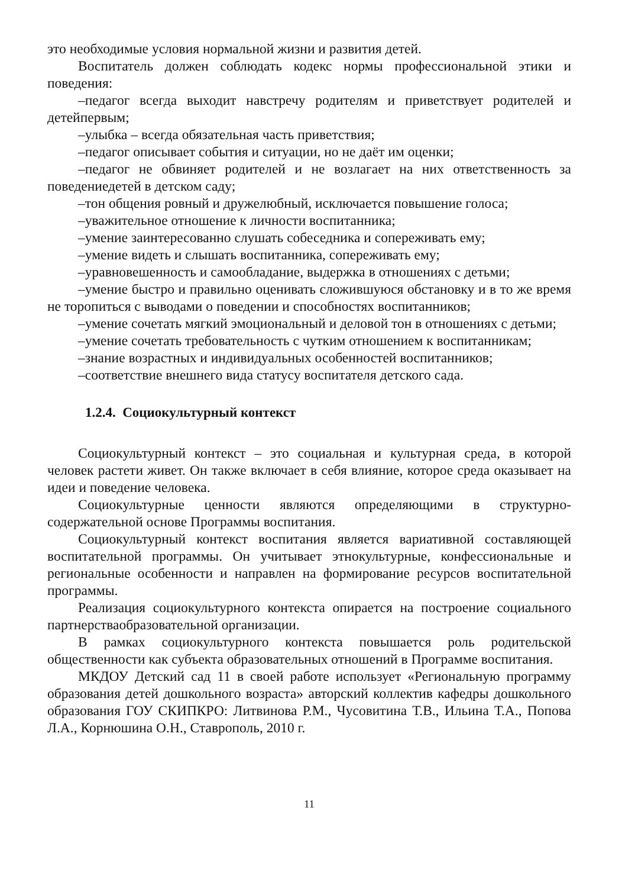это необходимые условия нормальной жизни и развития детей.
Воспитатель должен соблюдать кодекс нормы профессиональной этики и поведения:
–педагог всегда выходит навстречу родителям и приветствует родителей и детейпервым;
–улыбка – всегда обязательная часть приветствия;
–педагог описывает события и ситуации, но не даёт им оценки;
–педагог не обвиняет родителей и не возлагает на них ответственность за поведениедетей в детском саду;
–тон общения ровный и дружелюбный, исключается повышение голоса;
–уважительное отношение к личности воспитанника;
–умение заинтересованно слушать собеседника и сопереживать ему;
–умение видеть и слышать воспитанника, сопереживать ему;
–уравновешенность и самообладание, выдержка в отношениях с детьми;
–умение быстро и правильно оценивать сложившуюся обстановку и в то же время не торопиться с выводами о поведении и способностях воспитанников;
–умение сочетать мягкий эмоциональный и деловой тон в отношениях с детьми;
–умение сочетать требовательность с чутким отношением к воспитанникам;
–знание возрастных и индивидуальных особенностей воспитанников;
–соответствие внешнего вида статусу воспитателя детского сада.
1.2.4. Социокультурный контекст
Социокультурный контекст – это социальная и культурная среда, в которой человек растети живет. Он также включает в себя влияние, которое среда оказывает на идеи и поведение человека.
Социокультурные ценности являются определяющими в структурно-содержательной основе Программы воспитания.
Социокультурный контекст воспитания является вариативной составляющей воспитательной программы. Он учитывает этнокультурные, конфессиональные и региональные особенности и направлен на формирование ресурсов воспитательной программы.
Реализация социокультурного контекста опирается на построение социального партнерстваобразовательной организации.
В рамках социокультурного контекста повышается роль родительской общественности как субъекта образовательных отношений в Программе воспитания.
МКДОУ Детский сад 11 в своей работе использует «Региональную программу образования детей дошкольного возраста» авторский коллектив кафедры дошкольного образования ГОУ СКИПКРО: Литвинова Р.М., Чусовитина Т.В., Ильина Т.А., Попова Л.А., Корнюшина О.Н., Ставрополь, 2010 г.
11